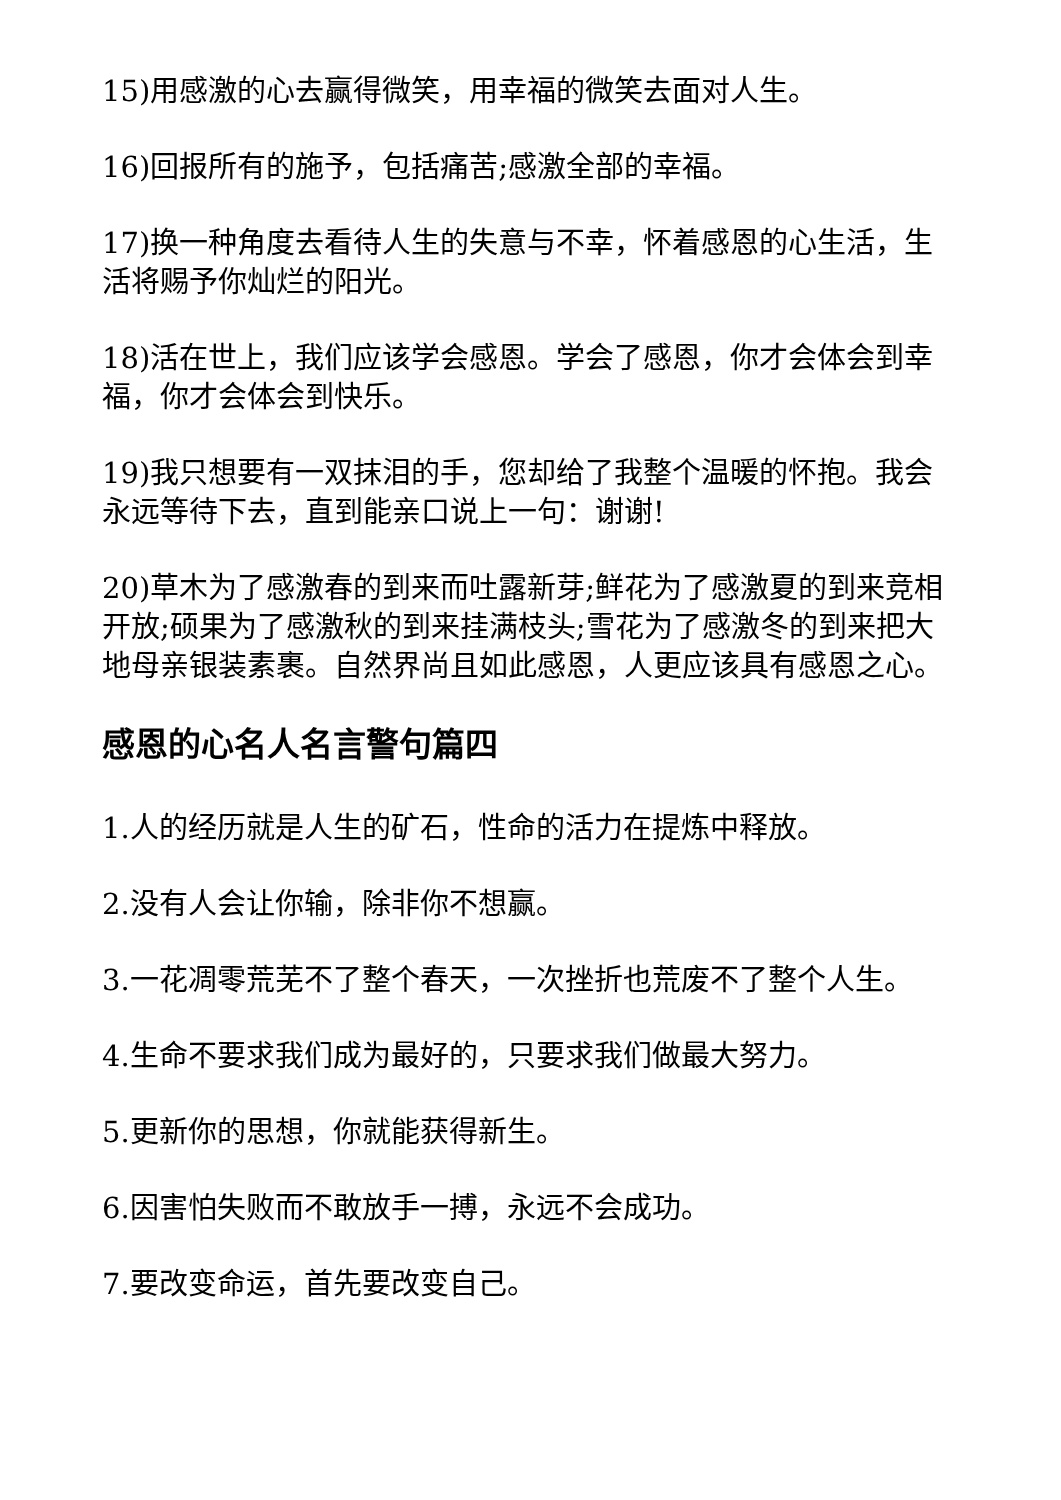15)用感激的心去赢得微笑，用幸福的微笑去面对人生。
16)回报所有的施予，包括痛苦;感激全部的幸福。
17)换一种角度去看待人生的失意与不幸，怀着感恩的心生活，生活将赐予你灿烂的阳光。
18)活在世上，我们应该学会感恩。学会了感恩，你才会体会到幸福，你才会体会到快乐。
19)我只想要有一双抹泪的手，您却给了我整个温暖的怀抱。我会永远等待下去，直到能亲口说上一句：谢谢!
20)草木为了感激春的到来而吐露新芽;鲜花为了感激夏的到来竞相开放;硕果为了感激秋的到来挂满枝头;雪花为了感激冬的到来把大地母亲银装素裹。自然界尚且如此感恩，人更应该具有感恩之心。
感恩的心名人名言警句篇四
1.人的经历就是人生的矿石，性命的活力在提炼中释放。
2.没有人会让你输，除非你不想赢。
3.一花凋零荒芜不了整个春天，一次挫折也荒废不了整个人生。
4.生命不要求我们成为最好的，只要求我们做最大努力。
5.更新你的思想，你就能获得新生。
6.因害怕失败而不敢放手一搏，永远不会成功。
7.要改变命运，首先要改变自己。